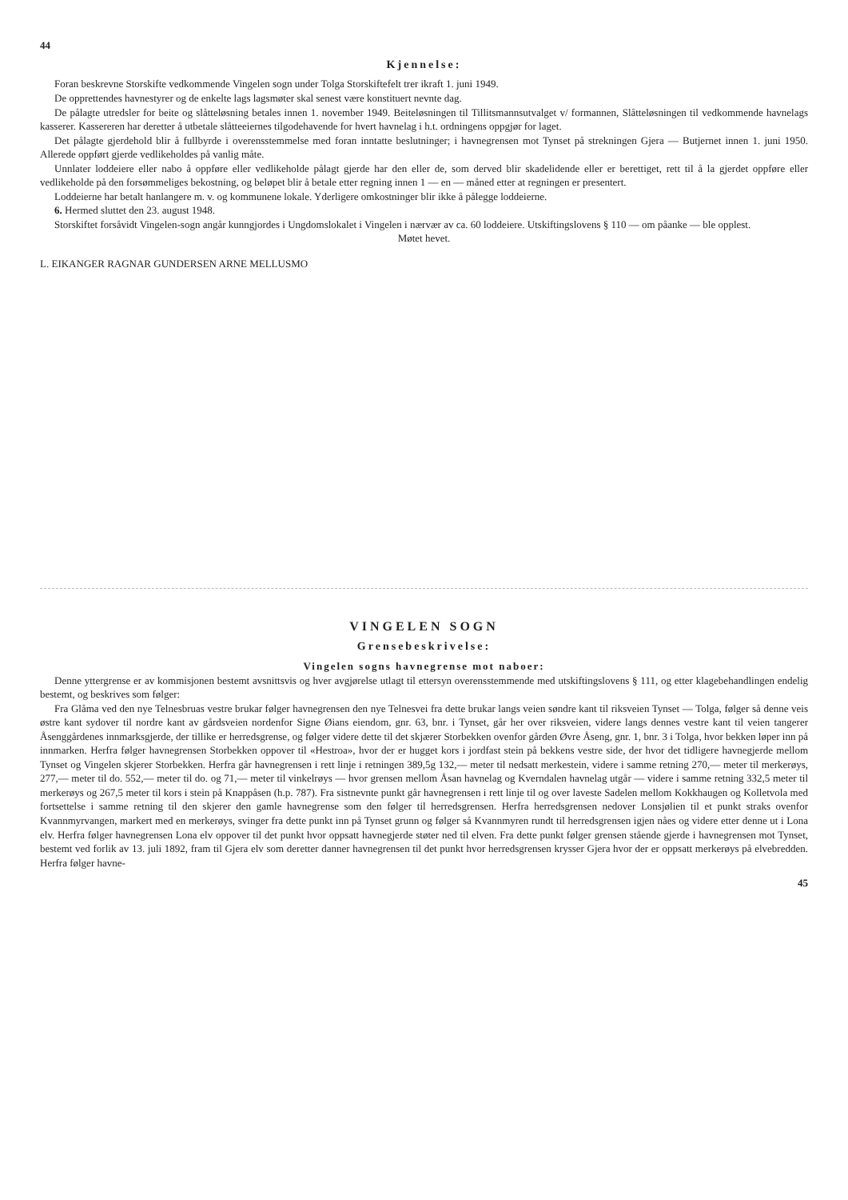44
Kjennelse:
Foran beskrevne Storskifte vedkommende Vingelen sogn under Tolga Storskiftefelt trer ikraft 1. juni 1949.
De opprettendes havnestyrer og de enkelte lags lagsmøter skal senest være konstituert nevnte dag.
De pålagte utredsler for beite og slåtteløsning betales innen 1. november 1949. Beiteløsningen til Tillitsmannsutvalget v/ formannen, Slåtteløsningen til vedkommende havnelags kasserer. Kassereren har deretter å utbetale slåtteeiernes tilgodehavende for hvert havnelag i h.t. ordningens oppgjør for laget.
Det pålagte gjerdehold blir å fullbyrde i overensstemmelse med foran inntatte beslutninger; i havnegrensen mot Tynset på strekningen Gjera — Butjernet innen 1. juni 1950. Allerede oppført gjerde vedlikeholdes på vanlig måte.
Unnlater loddeiere eller nabo å oppføre eller vedlikeholde pålagt gjerde har den eller de, som derved blir skadelidende eller er berettiget, rett til å la gjerdet oppføre eller vedlikeholde på den forsømmeliges bekostning, og beløpet blir å betale etter regning innen 1 — en — måned etter at regningen er presentert.
Loddeierne har betalt hanlangere m. v. og kommunene lokale. Yderligere omkostninger blir ikke å pålegge loddeierne.
6. Hermed sluttet den 23. august 1948.
Storskiftet forsåvidt Vingelen-sogn angår kunngjordes i Ungdomslokalet i Vingelen i nærvær av ca. 60 loddeiere. Utskiftingslovens § 110 — om påanke — ble opplest.
Møtet hevet.
L. EIKANGER RAGNAR GUNDERSEN ARNE MELLUSMO
VINGELEN SOGN
Grensebeskrivelse:
Vingelen sogns havnegrense mot naboer:
Denne yttergrense er av kommisjonen bestemt avsnittsvis og hver avgjørelse utlagt til ettersyn overensstemmende med utskiftingslovens § 111, og etter klagebehandlingen endelig bestemt, og beskrives som følger:
Fra Glåma ved den nye Telnesbruas vestre brukar følger havnegrensen den nye Telnesvei fra dette brukar langs veien søndre kant til riksveien Tynset — Tolga, følger så denne veis østre kant sydover til nordre kant av gårdsveien nordenfor Signe Øians eiendom, gnr. 63, bnr. i Tynset, går her over riksveien, videre langs dennes vestre kant til veien tangerer Åsenggårdenes innmarksgjerde, der tillike er herredsgrense, og følger videre dette til det skjærer Storbekken ovenfor gården Øvre Åseng, gnr. 1, bnr. 3 i Tolga, hvor bekken løper inn på innmarken. Herfra følger havnegrensen Storbekken oppover til «Hestroa», hvor der er hugget kors i jordfast stein på bekkens vestre side, der hvor det tidligere havnegjerde mellom Tynset og Vingelen skjerer Storbekken. Herfra går havnegrensen i rett linje i retningen 389,5g 132,— meter til nedsatt merkestein, videre i samme retning 270,— meter til merkerøys, 277,— meter til do. 552,— meter til do. og 71,— meter til vinkelrøys — hvor grensen mellom Åsan havnelag og Kverndalen havnelag utgår — videre i samme retning 332,5 meter til merkerøys og 267,5 meter til kors i stein på Knappåsen (h.p. 787). Fra sistnevnte punkt går havnegrensen i rett linje til og over laveste Sadelen mellom Kokkhaugen og Kolletvola med fortsettelse i samme retning til den skjerer den gamle havnegrense som den følger til herredsgrensen. Herfra herredsgrensen nedover Lonsjølien til et punkt straks ovenfor Kvannmyrvangen, markert med en merkerøys, svinger fra dette punkt inn på Tynset grunn og følger så Kvannmyren rundt til herredsgrensen igjen nåes og videre etter denne ut i Lona elv. Herfra følger havnegrensen Lona elv oppover til det punkt hvor oppsatt havnegjerde støter ned til elven. Fra dette punkt følger grensen stående gjerde i havnegrensen mot Tynset, bestemt ved forlik av 13. juli 1892, fram til Gjera elv som deretter danner havnegrensen til det punkt hvor herredsgrensen krysser Gjera hvor der er oppsatt merkerøys på elvebredden. Herfra følger havne-
45